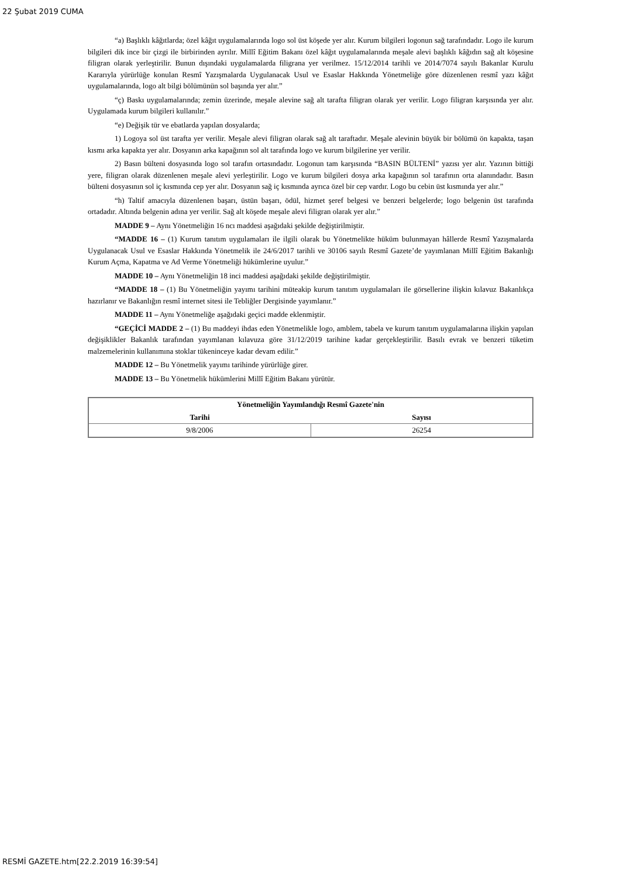22 Şubat 2019 CUMA
“a) Başlıklı kâğıtlarda; özel kâğıt uygulamalarında logo sol üst köşede yer alır. Kurum bilgileri logonun sağ tarafındadır. Logo ile kurum bilgileri dik ince bir çizgi ile birbirinden ayrılır. Millî Eğitim Bakanı özel kâğıt uygulamalarında meşale alevi başlıklı kâğıdın sağ alt köşesine filigran olarak yerleştirilir. Bunun dışındaki uygulamalarda filigrana yer verilmez. 15/12/2014 tarihli ve 2014/7074 sayılı Bakanlar Kurulu Kararıyla yürürlüğe konulan Resmî Yazışmalarda Uygulanacak Usul ve Esaslar Hakkında Yönetmeliğe göre düzenlenen resmî yazı kâğıt uygulamalarında, logo alt bilgi bölümünün sol başında yer alır.”
“ç) Baskı uygulamalarında; zemin üzerinde, meşale alevine sağ alt tarafta filigran olarak yer verilir. Logo filigran karşısında yer alır. Uygulamada kurum bilgileri kullanılır.”
“e) Değişik tür ve ebatlarda yapılan dosyalarda;
1) Logoya sol üst tarafta yer verilir. Meşale alevi filigran olarak sağ alt taraftadır. Meşale alevinin büyük bir bölümü ön kapakta, taşan kısmı arka kapakta yer alır. Dosyanın arka kapağının sol alt tarafında logo ve kurum bilgilerine yer verilir.
2) Basın bülteni dosyasında logo sol tarafın ortasındadır. Logonun tam karşısında “BASIN BÜLTENİ” yazısı yer alır. Yazının bittiği yere, filigran olarak düzenlenen meşale alevi yerleştirilir. Logo ve kurum bilgileri dosya arka kapağının sol tarafının orta alanındadır. Basın bülteni dosyasının sol iç kısmında cep yer alır. Dosyanın sağ iç kısmında ayrıca özel bir cep vardır. Logo bu cebin üst kısmında yer alır.”
“h) Taltif amacıyla düzenlenen başarı, üstün başarı, ödül, hizmet şeref belgesi ve benzeri belgelerde; logo belgenin üst tarafında ortadadır. Altında belgenin adına yer verilir. Sağ alt köşede meşale alevi filigran olarak yer alır.”
MADDE 9 – Aynı Yönetmeliğin 16 ncı maddesi aşağıdaki şekilde değiştirilmiştir.
“MADDE 16 – (1) Kurum tanıtım uygulamaları ile ilgili olarak bu Yönetmelikte hüküm bulunmayan hâllerde Resmî Yazışmalarda Uygulanacak Usul ve Esaslar Hakkında Yönetmelik ile 24/6/2017 tarihli ve 30106 sayılı Resmî Gazete’de yayımlanan Millî Eğitim Bakanlığı Kurum Açma, Kapatma ve Ad Verme Yönetmeliği hükümlerine uyulur.”
MADDE 10 – Aynı Yönetmeliğin 18 inci maddesi aşağıdaki şekilde değiştirilmiştir.
“MADDE 18 – (1) Bu Yönetmeliğin yayımı tarihini müteakip kurum tanıtım uygulamaları ile görsellerine ilişkin kılavuz Bakanlıkça hazırlanır ve Bakanlığın resmî internet sitesi ile Tebliğler Dergisinde yayımlanır.”
MADDE 11 – Aynı Yönetmeliğe aşağıdaki geçici madde eklenmiştir.
“GEÇİCİ MADDE 2 – (1) Bu maddeyi ihdas eden Yönetmelikle logo, amblem, tabela ve kurum tanıtım uygulamalarına ilişkin yapılan değişiklikler Bakanlık tarafından yayımlanan kılavuza göre 31/12/2019 tarihine kadar gerçekleştirilir. Basılı evrak ve benzeri tüketim malzemelerinin kullanımına stoklar tükeninceye kadar devam edilir.”
MADDE 12 – Bu Yönetmelik yayımı tarihinde yürürlüğe girer.
MADDE 13 – Bu Yönetmelik hükümlerini Millî Eğitim Bakanı yürütür.
| Yönetmeliğin Yayımlandığı Resmî Gazete'nin | |
| --- | --- |
| Tarihi | Sayısı |
| 9/8/2006 | 26254 |
RESMİ GAZETE.htm[22.2.2019 16:39:54]